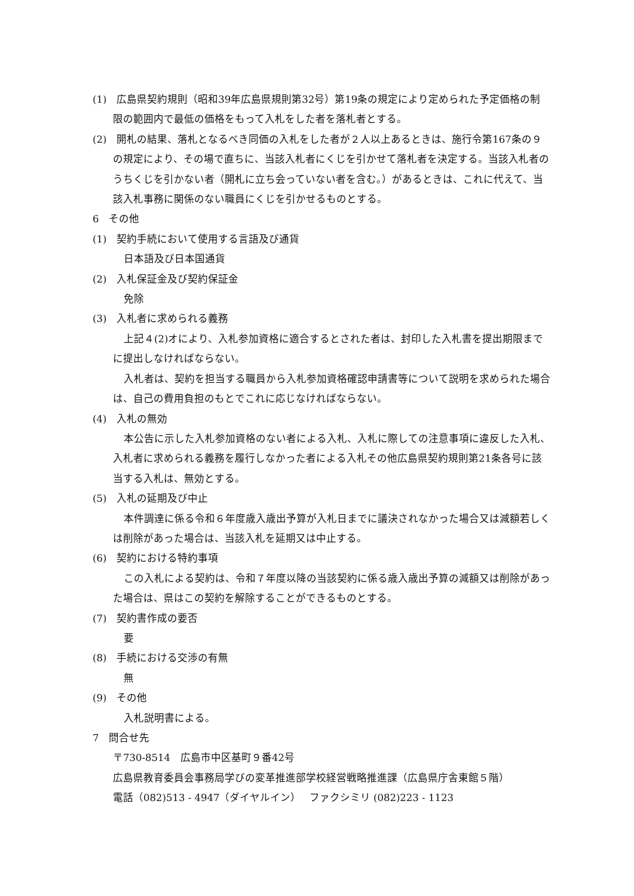(1)　広島県契約規則（昭和39年広島県規則第32号）第19条の規定により定められた予定価格の制限の範囲内で最低の価格をもって入札をした者を落札者とする。
(2)　開札の結果、落札となるべき同価の入札をした者が２人以上あるときは、施行令第167条の９の規定により、その場で直ちに、当該入札者にくじを引かせて落札者を決定する。当該入札者のうちくじを引かない者（開札に立ち会っていない者を含む。）があるときは、これに代えて、当該入札事務に関係のない職員にくじを引かせるものとする。
6　その他
(1)　契約手続において使用する言語及び通貨
日本語及び日本国通貨
(2)　入札保証金及び契約保証金
免除
(3)　入札者に求められる義務
上記４(2)オにより、入札参加資格に適合するとされた者は、封印した入札書を提出期限までに提出しなければならない。
入札者は、契約を担当する職員から入札参加資格確認申請書等について説明を求められた場合は、自己の費用負担のもとでこれに応じなければならない。
(4)　入札の無効
本公告に示した入札参加資格のない者による入札、入札に際しての注意事項に違反した入札、入札者に求められる義務を履行しなかった者による入札その他広島県契約規則第21条各号に該当する入札は、無効とする。
(5)　入札の延期及び中止
本件調達に係る令和６年度歳入歳出予算が入札日までに議決されなかった場合又は減額若しくは削除があった場合は、当該入札を延期又は中止する。
(6)　契約における特約事項
この入札による契約は、令和７年度以降の当該契約に係る歳入歳出予算の減額又は削除があった場合は、県はこの契約を解除することができるものとする。
(7)　契約書作成の要否
要
(8)　手続における交渉の有無
無
(9)　その他
入札説明書による。
7　問合せ先
〒730-8514　広島市中区基町９番42号
広島県教育委員会事務局学びの変革推進部学校経営戦略推進課（広島県庁舎東館５階）
電話（082)513 - 4947（ダイヤルイン）　 ファクシミリ (082)223 - 1123